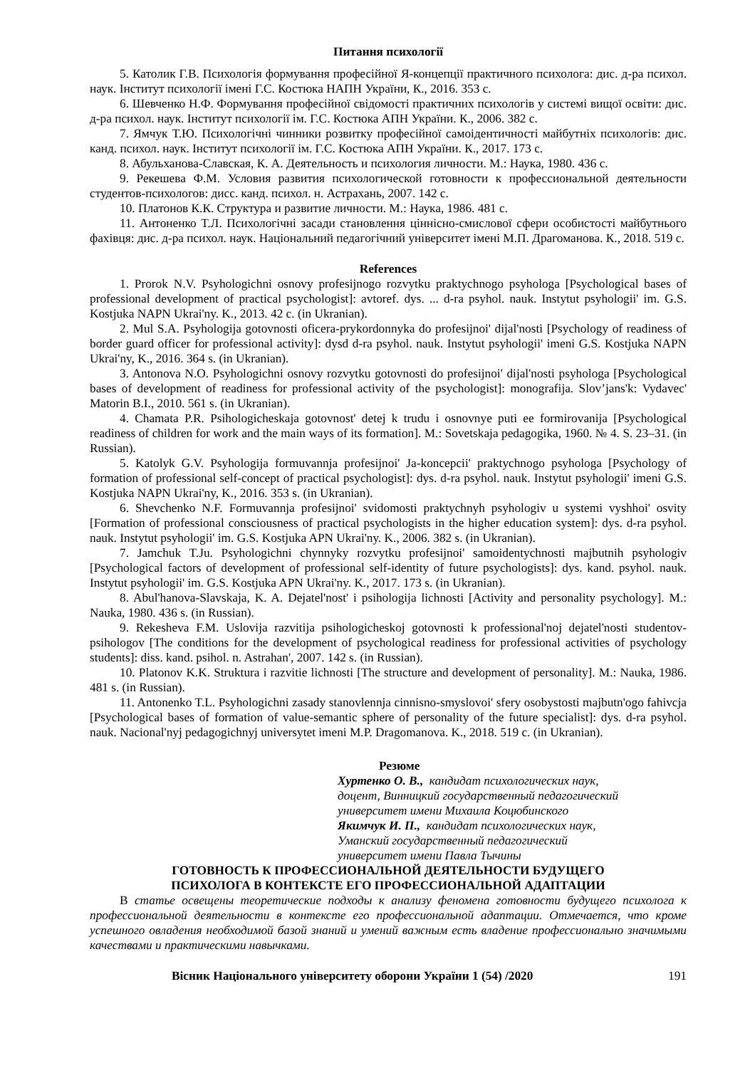Питання психології
5. Католик Г.В. Психологія формування професійної Я-концепції практичного психолога: дис. д-ра психол. наук. Інститут психології імені Г.С. Костюка НАПН України, К., 2016. 353 с.
6. Шевченко Н.Ф. Формування професійної свідомості практичних психологів у системі вищої освіти: дис. д-ра психол. наук. Інститут психології ім. Г.С. Костюка АПН України. К., 2006. 382 с.
7. Ямчук Т.Ю. Психологічні чинники розвитку професійної самоідентичності майбутніх психологів: дис. канд. психол. наук. Інститут психології ім. Г.С. Костюка АПН України. К., 2017. 173 с.
8. Абульханова-Славская, К. А. Деятельность и психология личности. М.: Наука, 1980. 436 с.
9. Рекешева Ф.М. Условия развития психологической готовности к профессиональной деятельности студентов-психологов: дисс. канд. психол. н. Астрахань, 2007. 142 с.
10. Платонов К.К. Структура и развитие личности. М.: Наука, 1986. 481 с.
11. Антоненко Т.Л. Психологічні засади становлення ціннісно-смислової сфери особистості майбутнього фахівця: дис. д-ра психол. наук. Національний педагогічний університет імені М.П. Драгоманова. К., 2018. 519 с.
References
1. Prorok N.V. Psyhologichni osnovy profesijnogo rozvytku praktychnogo psyhologa [Psychological bases of professional development of practical psychologist]: avtoref. dys. ... d-ra psyhol. nauk. Instytut psyhologii' im. G.S. Kostjuka NAPN Ukrai'ny. K., 2013. 42 c. (in Ukranian).
2. Mul S.A. Psyhologija gotovnosti oficera-prykordonnyka do profesijnoi' dijal'nosti [Psychology of readiness of border guard officer for professional activity]: dysd d-ra psyhol. nauk. Instytut psyhologii' imeni G.S. Kostjuka NAPN Ukrai'ny, K., 2016. 364 s. (in Ukranian).
3. Antonova N.O. Psyhologichni osnovy rozvytku gotovnosti do profesijnoi' dijal'nosti psyhologa [Psychological bases of development of readiness for professional activity of the psychologist]: monografija. Slov’jans'k: Vydavec' Matorin B.I., 2010. 561 s. (in Ukranian).
4. Chamata P.R. Psihologicheskaja gotovnost' detej k trudu i osnovnye puti ee formirovanija [Psychological readiness of children for work and the main ways of its formation]. M.: Sovetskaja pedagogika, 1960. № 4. S. 23–31. (in Russian).
5. Katolyk G.V. Psyhologija formuvannja profesijnoi' Ja-koncepcii' praktychnogo psyhologa [Psychology of formation of professional self-concept of practical psychologist]: dys. d-ra psyhol. nauk. Instytut psyhologii' imeni G.S. Kostjuka NAPN Ukrai'ny, K., 2016. 353 s. (in Ukranian).
6. Shevchenko N.F. Formuvannja profesijnoi' svidomosti praktychnyh psyhologiv u systemi vyshhoi' osvity [Formation of professional consciousness of practical psychologists in the higher education system]: dys. d-ra psyhol. nauk. Instytut psyhologii' im. G.S. Kostjuka APN Ukrai'ny. K., 2006. 382 s. (in Ukranian).
7. Jamchuk T.Ju. Psyhologichni chynnyky rozvytku profesijnoi' samoidentychnosti majbutnih psyhologiv [Psychological factors of development of professional self-identity of future psychologists]: dys. kand. psyhol. nauk. Instytut psyhologii' im. G.S. Kostjuka APN Ukrai'ny. K., 2017. 173 s. (in Ukranian).
8. Abul'hanova-Slavskaja, K. A. Dejatel'nost' i psihologija lichnosti [Activity and personality psychology]. M.: Nauka, 1980. 436 s. (in Russian).
9. Rekesheva F.M. Uslovija razvitija psihologicheskoj gotovnosti k professional'noj dejatel'nosti studentov-psihologov [The conditions for the development of psychological readiness for professional activities of psychology students]: diss. kand. psihol. n. Astrahan', 2007. 142 s. (in Russian).
10. Platonov K.K. Struktura i razvitie lichnosti [The structure and development of personality]. M.: Nauka, 1986. 481 s. (in Russian).
11. Antonenko T.L. Psyhologichni zasady stanovlennja cinnisno-smyslovoi' sfery osobystosti majbutn'ogo fahivcja [Psychological bases of formation of value-semantic sphere of personality of the future specialist]: dys. d-ra psyhol. nauk. Nacional'nyj pedagogichnyj universytet imeni M.P. Dragomanova. K., 2018. 519 c. (in Ukranian).
Резюме
Хуртенко О. В., кандидат психологических наук,
доцент, Винницкий государственный педагогический
университет имени Михаила Коцюбинского
Якимчук И. П., кандидат психологических наук,
Уманский государственный педагогический
университет имени Павла Тычины
ГОТОВНОСТЬ К ПРОФЕССИОНАЛЬНОЙ ДЕЯТЕЛЬНОСТИ БУДУЩЕГО
ПСИХОЛОГА В КОНТЕКСТЕ ЕГО ПРОФЕССИОНАЛЬНОЙ АДАПТАЦИИ
В статье освещены теоретические подходы к анализу феномена готовности будущего психолога к профессиональной деятельности в контексте его профессиональной адаптации. Отмечается, что кроме успешного овладения необходимой базой знаний и умений важным есть владение профессионально значимыми качествами и практическими навычками.
Вісник Національного університету оборони України 1 (54) /2020 191